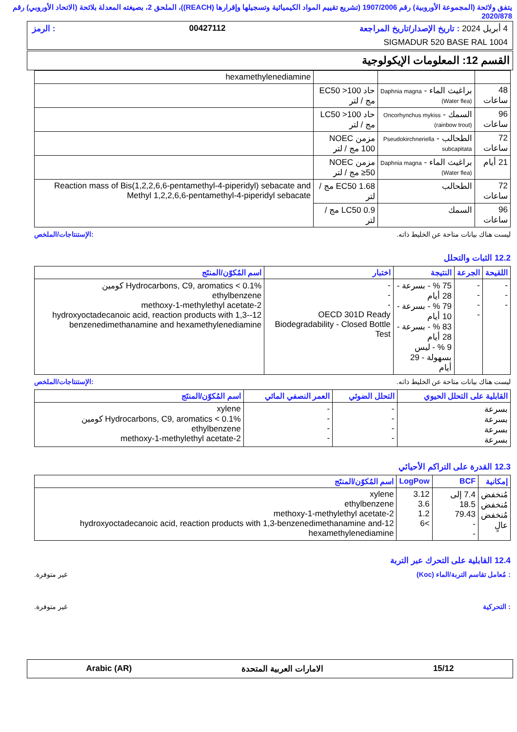يتفق ولائحة (المجموعة الأوروبية) رقم 1907/2006 (تشريع تقييم المواد الكيميائية وتسجيلها وإقرارها (REACH))، الملحق 2، بصيغته المعدلة بلائحة (الاتحاد الأوروبي) رقم 2020/878
4 أبريل 2024 : تاريخ الإصدار/تاريخ المراجعة 00427112: الرمز
SIGMADUR 520 BASE RAL 1004
القسم 12: المعلومات الإيكولوجية
| | | | hexamethylenediamine |
| 48 ساعات | براغيث الماء - Daphnia magna (Water flea) | حاد EC50 >100 مج / لتر | |
| 96 ساعات | السمك - Oncorhynchus mykiss (rainbow trout) | حاد LC50 >100 مج / لتر | |
| 72 ساعات | الطحالب - Pseudokirchneriella subcapitata | مزمن NOEC 100 مج / لتر | |
| 21 أيام | براغيث الماء - Daphnia magna (Water flea) | مزمن NOEC ≥50 مج / لتر | |
| 72 ساعات | الطحالب | EC50 1.68 مج / لتر | Reaction mass of Bis(1,2,2,6,6-pentamethyl-4-piperidyl) sebacate and Methyl 1,2,2,6,6-pentamethyl-4-piperidyl sebacate |
| 96 ساعات | السمك | LC50 0.9 مج / لتر | |
ليست هناك بيانات متاحة عن الخليط ذاته.:الإستنتاجات/الملخص
12.2 الثبات والتحلل
| اللقيحة | الجرعة | النتيجة | اختبار | اسم المُكوّن/المنتَج |
| --- | --- | --- | --- | --- |
| - - - | - - - - | 75 % - بسرعة - 28 أيام 79 % - بسرعة - 10 أيام 83 % - بسرعة - 28 أيام 9 % - ليس بسهولة - 29 أيام | - - - OECD 301D Ready Biodegradability - Closed Bottle Test | Hydrocarbons, C9, aromatics < 0.1% كومين ethylbenzene 2-methoxy-1-methylethyl acetate 12-hydroxyoctadecanoic acid, reaction products with 1,3-benzenedimethanamine and hexamethylenediamine |
ليست هناك بيانات متاحة عن الخليط ذاته.:الإستنتاجات/الملخص
| القابلية على التحلل الحيوي | التحلل الضوئي | العمر النصفي المائي | اسم المُكوّن/المنتَج |
| --- | --- | --- | --- |
| بسرعة بسرعة بسرعة بسرعة | - - - - | - - - - | xylene Hydrocarbons, C9, aromatics < 0.1% كومين ethylbenzene 2-methoxy-1-methylethyl acetate |
12.3 القدرة على التراكم الأحيائي
| إمكانية | BCF | LogPow | اسم المُكوّن/المنتَج |
| --- | --- | --- | --- |
| مُنخفض مُنخفض مُنخفض عالٍ | 7.4 إلى 18.5 79.43 - - | 3.12 3.6 1.2 >6 | xylene ethylbenzene 2-methoxy-1-methylethyl acetate 12-hydroxyoctadecanoic acid, reaction products with 1,3-benzenedimethanamine and hexamethylenediamine |
12.4 القابلية على التحرك عبر التربة
: مُعامل تقاسم التربة/الماء (Koc) غير متوفرة.
: التحركية غير متوفرة.
15/12 الامارات العربية المتحدة Arabic (AR)